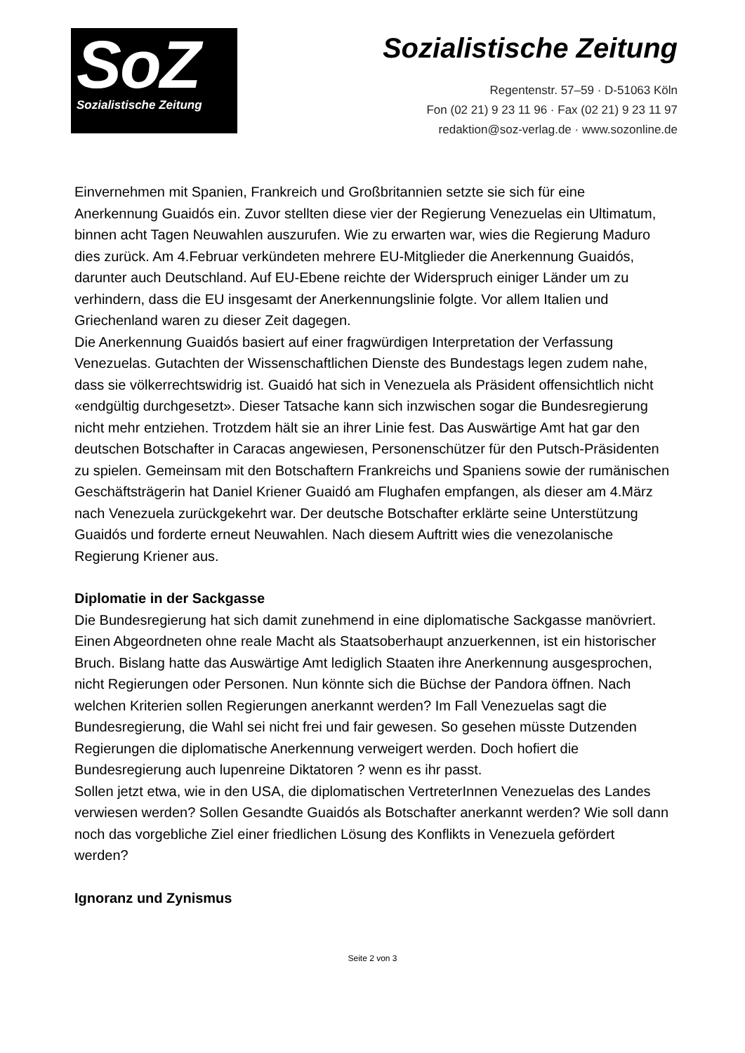SoZ
Sozialistische Zeitung
Sozialistische Zeitung
Regentenstr. 57–59 · D-51063 Köln
Fon (02 21) 9 23 11 96 · Fax (02 21) 9 23 11 97
redaktion@soz-verlag.de · www.sozonline.de
Einvernehmen mit Spanien, Frankreich und Großbritannien setzte sie sich für eine Anerkennung Guaidós ein. Zuvor stellten diese vier der Regierung Venezuelas ein Ultimatum, binnen acht Tagen Neuwahlen auszurufen. Wie zu erwarten war, wies die Regierung Maduro dies zurück. Am 4.Februar verkündeten mehrere EU-Mitglieder die Anerkennung Guaidós, darunter auch Deutschland. Auf EU-Ebene reichte der Widerspruch einiger Länder um zu verhindern, dass die EU insgesamt der Anerkennungslinie folgte. Vor allem Italien und Griechenland waren zu dieser Zeit dagegen.
Die Anerkennung Guaidós basiert auf einer fragwürdigen Interpretation der Verfassung Venezuelas. Gutachten der Wissenschaftlichen Dienste des Bundestags legen zudem nahe, dass sie völkerrechtswidrig ist. Guaidó hat sich in Venezuela als Präsident offensichtlich nicht «endgültig durchgesetzt». Dieser Tatsache kann sich inzwischen sogar die Bundesregierung nicht mehr entziehen. Trotzdem hält sie an ihrer Linie fest. Das Auswärtige Amt hat gar den deutschen Botschafter in Caracas angewiesen, Personenschützer für den Putsch-Präsidenten zu spielen. Gemeinsam mit den Botschaftern Frankreichs und Spaniens sowie der rumänischen Geschäftsträgerin hat Daniel Kriener Guaidó am Flughafen empfangen, als dieser am 4.März nach Venezuela zurückgekehrt war. Der deutsche Botschafter erklärte seine Unterstützung Guaidós und forderte erneut Neuwahlen. Nach diesem Auftritt wies die venezolanische Regierung Kriener aus.
Diplomatie in der Sackgasse
Die Bundesregierung hat sich damit zunehmend in eine diplomatische Sackgasse manövriert. Einen Abgeordneten ohne reale Macht als Staatsoberhaupt anzuerkennen, ist ein historischer Bruch. Bislang hatte das Auswärtige Amt lediglich Staaten ihre Anerkennung ausgesprochen, nicht Regierungen oder Personen. Nun könnte sich die Büchse der Pandora öffnen. Nach welchen Kriterien sollen Regierungen anerkannt werden? Im Fall Venezuelas sagt die Bundesregierung, die Wahl sei nicht frei und fair gewesen. So gesehen müsste Dutzenden Regierungen die diplomatische Anerkennung verweigert werden. Doch hofiert die Bundesregierung auch lupenreine Diktatoren ? wenn es ihr passt.
Sollen jetzt etwa, wie in den USA, die diplomatischen VertreterInnen Venezuelas des Landes verwiesen werden? Sollen Gesandte Guaidós als Botschafter anerkannt werden? Wie soll dann noch das vorgebliche Ziel einer friedlichen Lösung des Konflikts in Venezuela gefördert werden?
Ignoranz und Zynismus
Seite 2 von 3